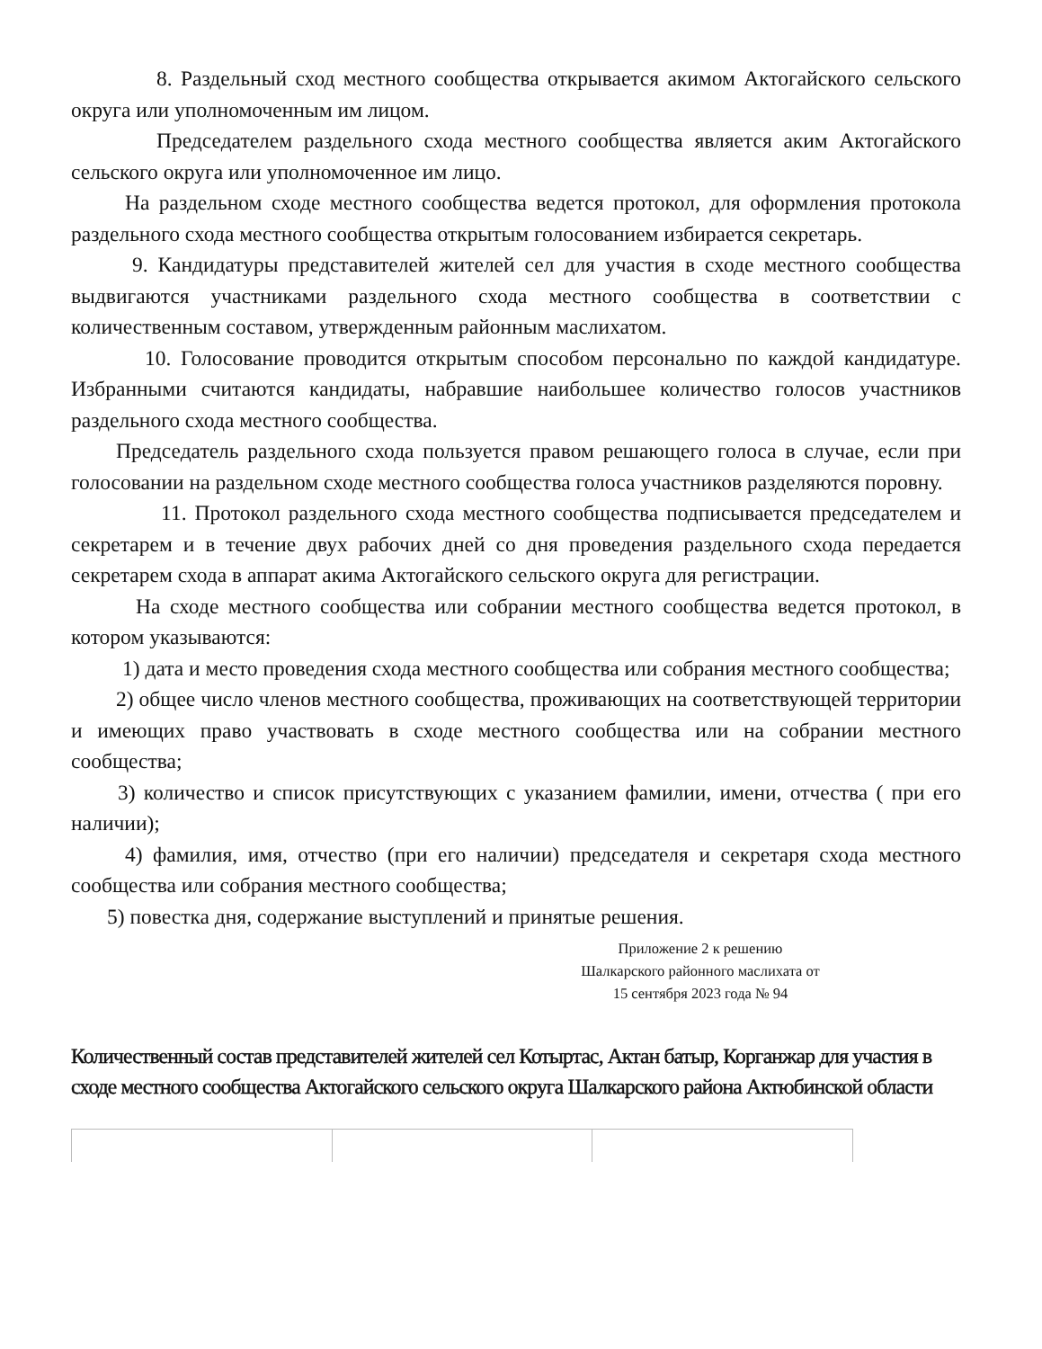8. Раздельный сход местного сообщества открывается акимом Актогайского сельского округа или уполномоченным им лицом.
Председателем раздельного схода местного сообщества является аким Актогайского сельского округа или уполномоченное им лицо.
На раздельном сходе местного сообщества ведется протокол, для оформления протокола раздельного схода местного сообщества открытым голосованием избирается секретарь.
9. Кандидатуры представителей жителей сел для участия в сходе местного сообщества выдвигаются участниками раздельного схода местного сообщества в соответствии с количественным составом, утвержденным районным маслихатом.
10. Голосование проводится открытым способом персонально по каждой кандидатуре. Избранными считаются кандидаты, набравшие наибольшее количество голосов участников раздельного схода местного сообщества.
Председатель раздельного схода пользуется правом решающего голоса в случае, если при голосовании на раздельном сходе местного сообщества голоса участников разделяются поровну.
11. Протокол раздельного схода местного сообщества подписывается председателем и секретарем и в течение двух рабочих дней со дня проведения раздельного схода передается секретарем схода в аппарат акима Актогайского сельского округа для регистрации.
На сходе местного сообщества или собрании местного сообщества ведется протокол, в котором указываются:
1) дата и место проведения схода местного сообщества или собрания местного сообщества;
2) общее число членов местного сообщества, проживающих на соответствующей территории и имеющих право участвовать в сходе местного сообщества или на собрании местного сообщества;
3) количество и список присутствующих с указанием фамилии, имени, отчества ( при его наличии);
4) фамилия, имя, отчество (при его наличии) председателя и секретаря схода местного сообщества или собрания местного сообщества;
5) повестка дня, содержание выступлений и принятые решения.
Приложение 2 к решению
Шалкарского районного маслихата от
15 сентября 2023 года № 94
Количественный состав представителей жителей сел Котыртас, Актан батыр, Корганжар для участия в сходе местного сообщества Актогайского сельского округа Шалкарского района Актюбинской области